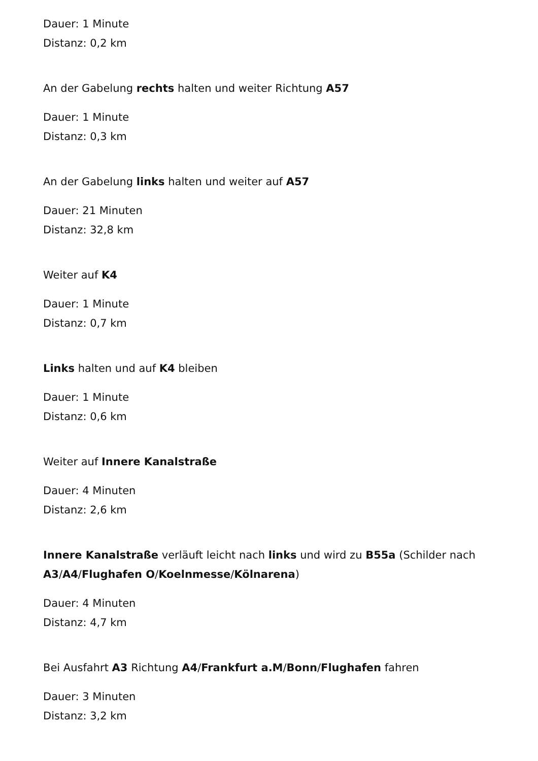Dauer: 1 Minute
Distanz: 0,2 km
An der Gabelung rechts halten und weiter Richtung A57
Dauer: 1 Minute
Distanz: 0,3 km
An der Gabelung links halten und weiter auf A57
Dauer: 21 Minuten
Distanz: 32,8 km
Weiter auf K4
Dauer: 1 Minute
Distanz: 0,7 km
Links halten und auf K4 bleiben
Dauer: 1 Minute
Distanz: 0,6 km
Weiter auf Innere Kanalstraße
Dauer: 4 Minuten
Distanz: 2,6 km
Innere Kanalstraße verläuft leicht nach links und wird zu B55a (Schilder nach A3/A4/Flughafen O/Koelnmesse/Kölnarena)
Dauer: 4 Minuten
Distanz: 4,7 km
Bei Ausfahrt A3 Richtung A4/Frankfurt a.M/Bonn/Flughafen fahren
Dauer: 3 Minuten
Distanz: 3,2 km